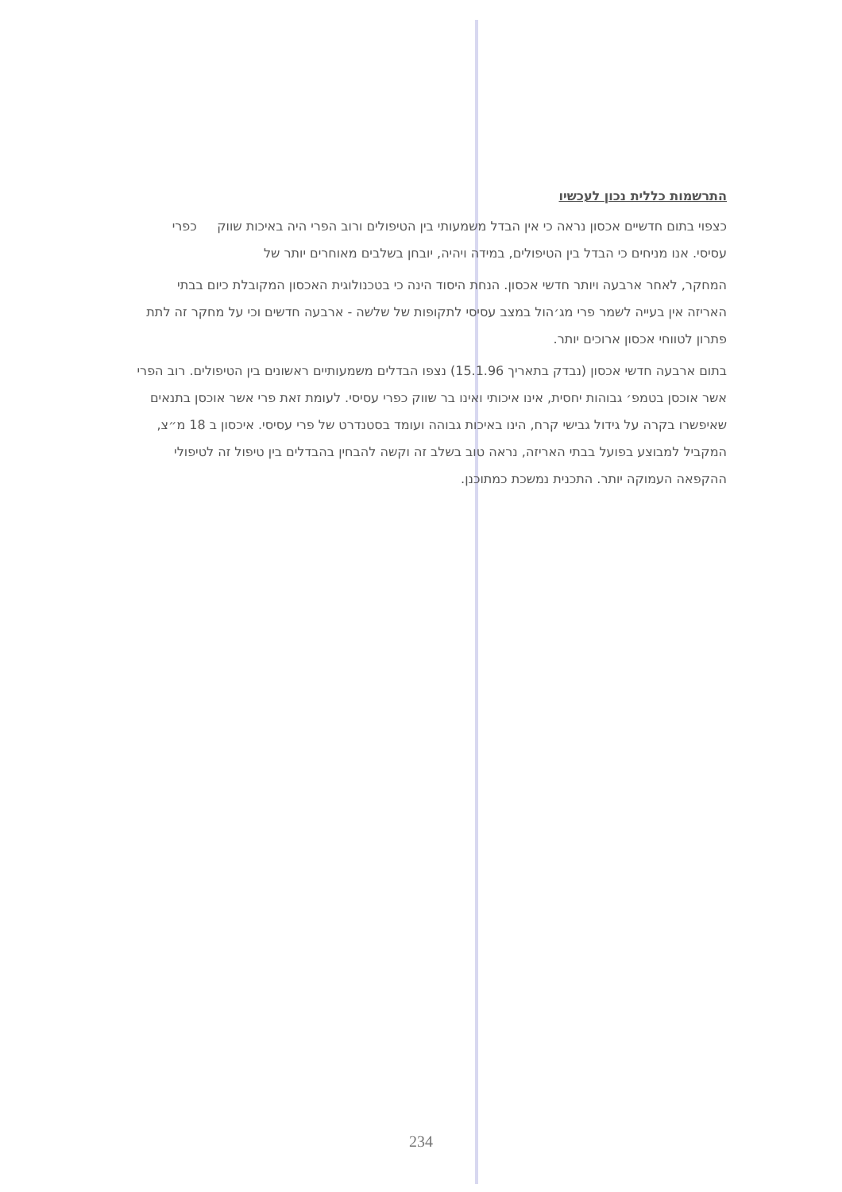התרשמות כללית נכון לעכשיו
כצפוי בתום חדשיים אכסון נראה כי אין הבדל משמעותי בין הטיפולים ורוב הפרי היה באיכות שווק כפרי עסיסי. אנו מניחים כי הבדל בין הטיפולים, במידה ויהיה, יובחן בשלבים מאוחרים יותר של
המחקר, לאחר ארבעה ויותר חדשי אכסון. הנחת היסוד הינה כי בטכנולוגית האכסון המקובלת כיום בבתי האריזה אין בעייה לשמר פרי מג׳הול במצב עסיסי לתקופות של שלשה - ארבעה חדשים וכי על מחקר זה לתת פתרון לטווחי אכסון ארוכים יותר.
בתום ארבעה חדשי אכסון (נבדק בתאריך 15.1.96) נצפו הבדלים משמעותיים ראשונים בין הטיפולים. רוב הפרי אשר אוכסן בטמפ׳ גבוהות יחסית, אינו איכותי ואינו בר שווק כפרי עסיסי. לעומת זאת פרי אשר אוכסן בתנאים שאיפשרו בקרה על גידול גבישי קרח, הינו באיכות גבוהה ועומד בסטנדרט של פרי עסיסי. איכסון ב 18 מ״צ, המקביל למבוצע בפועל בבתי האריזה, נראה טוב בשלב זה וקשה להבחין בהבדלים בין טיפול זה לטיפולי ההקפאה העמוקה יותר. התכנית נמשכת כמתוכנן.
234